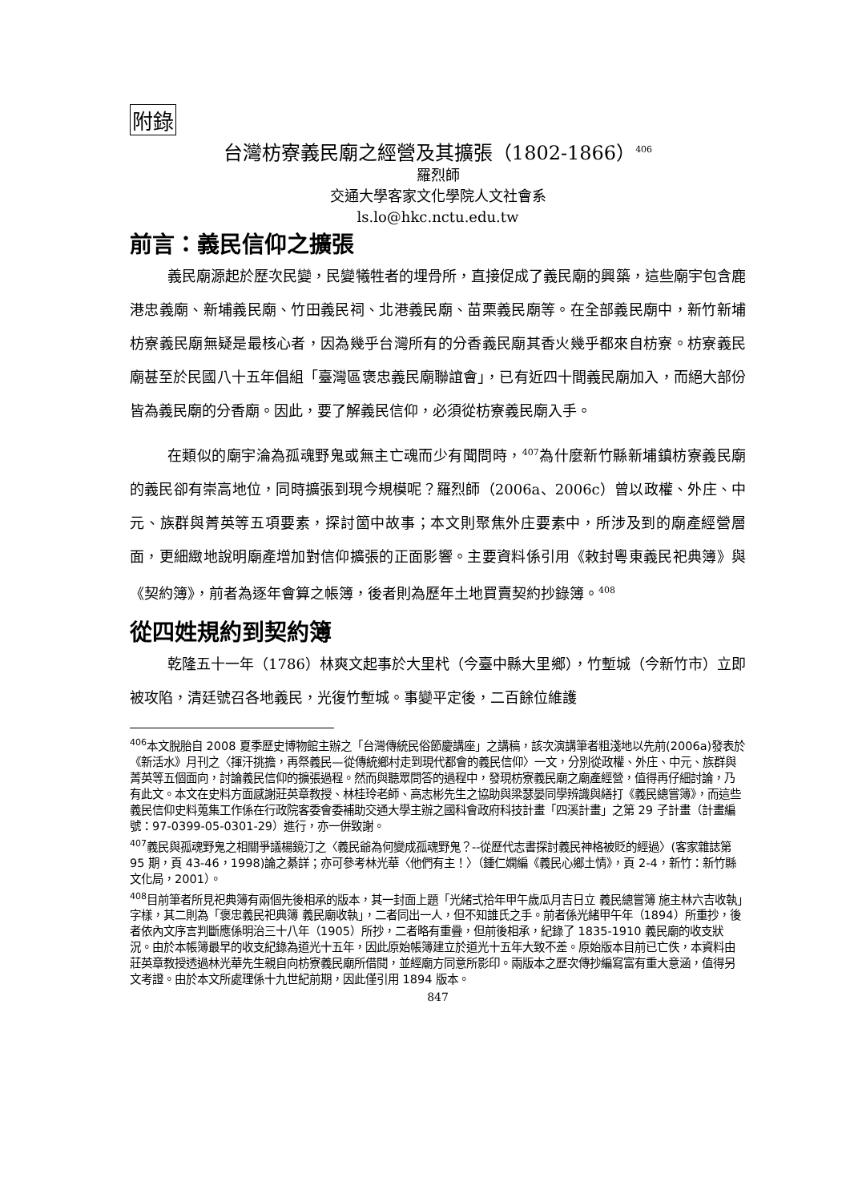附錄
台灣枋寮義民廟之經營及其擴張（1802-1866）<sup>406</sup>
羅烈師
交通大學客家文化學院人文社會系
ls.lo@hkc.nctu.edu.tw
前言：義民信仰之擴張
義民廟源起於歷次民變，民變犧牲者的埋骨所，直接促成了義民廟的興築，這些廟宇包含鹿港忠義廟、新埔義民廟、竹田義民祠、北港義民廟、苗栗義民廟等。在全部義民廟中，新竹新埔枋寮義民廟無疑是最核心者，因為幾乎台灣所有的分香義民廟其香火幾乎都來自枋寮。枋寮義民廟甚至於民國八十五年倡組「臺灣區褒忠義民廟聯誼會」，已有近四十間義民廟加入，而絕大部份皆為義民廟的分香廟。因此，要了解義民信仰，必須從枋寮義民廟入手。
在類似的廟宇淪為孤魂野鬼或無主亡魂而少有聞問時，<sup>407</sup>為什麼新竹縣新埔鎮枋寮義民廟的義民卻有崇高地位，同時擴張到現今規模呢？羅烈師（2006a、2006c）曾以政權、外庄、中元、族群與菁英等五項要素，探討箇中故事；本文則聚焦外庄要素中，所涉及到的廟產經營層面，更細緻地說明廟產增加對信仰擴張的正面影響。主要資料係引用《敕封粵東義民祀典簿》與《契約簿》，前者為逐年會算之帳簿，後者則為歷年土地買賣契約抄錄簿。<sup>408</sup>
從四姓規約到契約簿
乾隆五十一年（1786）林爽文起事於大里杙（今臺中縣大里鄉），竹塹城（今新竹市）立即被攻陷，清廷號召各地義民，光復竹塹城。事變平定後，二百餘位維護
<sup>406</sup> 本文脫胎自 2008 夏季歷史博物館主辦之「台灣傳統民俗節慶講座」之講稿，該次演講筆者粗淺地以先前(2006a)發表於《新活水》月刊之〈揮汗挑擔，再祭義民—從傳統鄉村走到現代都會的義民信仰〉一文，分別從政權、外庄、中元、族群與菁英等五個面向，討論義民信仰的擴張過程。然而與聽眾問答的過程中，發現枋寮義民廟之廟產經營，值得再仔細討論，乃有此文。本文在史料方面感謝莊英章教授、林桂玲老師、高志彬先生之協助與梁瑟晏同學辨識與繕打《義民總嘗簿》，而這些義民信仰史料蒐集工作係在行政院客委會委補助交通大學主辦之國科會政府科技計畫「四溪計畫」之第 29 子計畫（計畫編號：97-0399-05-0301-29）進行，亦一併致謝。
<sup>407</sup> 義民與孤魂野鬼之相關爭議楊鏡汀之〈義民爺為何變成孤魂野鬼？--從歷代志書探討義民神格被貶的經過〉(客家雜誌第 95 期，頁 43-46，1998)論之綦詳；亦可參考林光華〈他們有主！〉（鍾仁嫻編《義民心鄉土情》，頁 2-4，新竹：新竹縣文化局，2001）。
<sup>408</sup> 目前筆者所見祀典簿有兩個先後相承的版本，其一封面上題「光緒弍拾年甲午歲瓜月吉日立 義民總嘗簿 施主林六吉收執」字樣，其二則為「褒忠義民祀典簿 義民廟收執」，二者同出一人，但不知誰氏之手。前者係光緒甲午年（1894）所重抄，後者依內文序言判斷應係明治三十八年（1905）所抄，二者略有重疊，但前後相承，紀錄了 1835-1910 義民廟的收支狀況。由於本帳簿最早的收支紀錄為道光十五年，因此原始帳簿建立於道光十五年大致不差。原始版本目前已亡佚，本資料由莊英章教授透過林光華先生親自向枋寮義民廟所借閱，並經廟方同意所影印。兩版本之歷次傳抄編寫富有重大意涵，值得另文考證。由於本文所處理係十九世紀前期，因此僅引用 1894 版本。
847